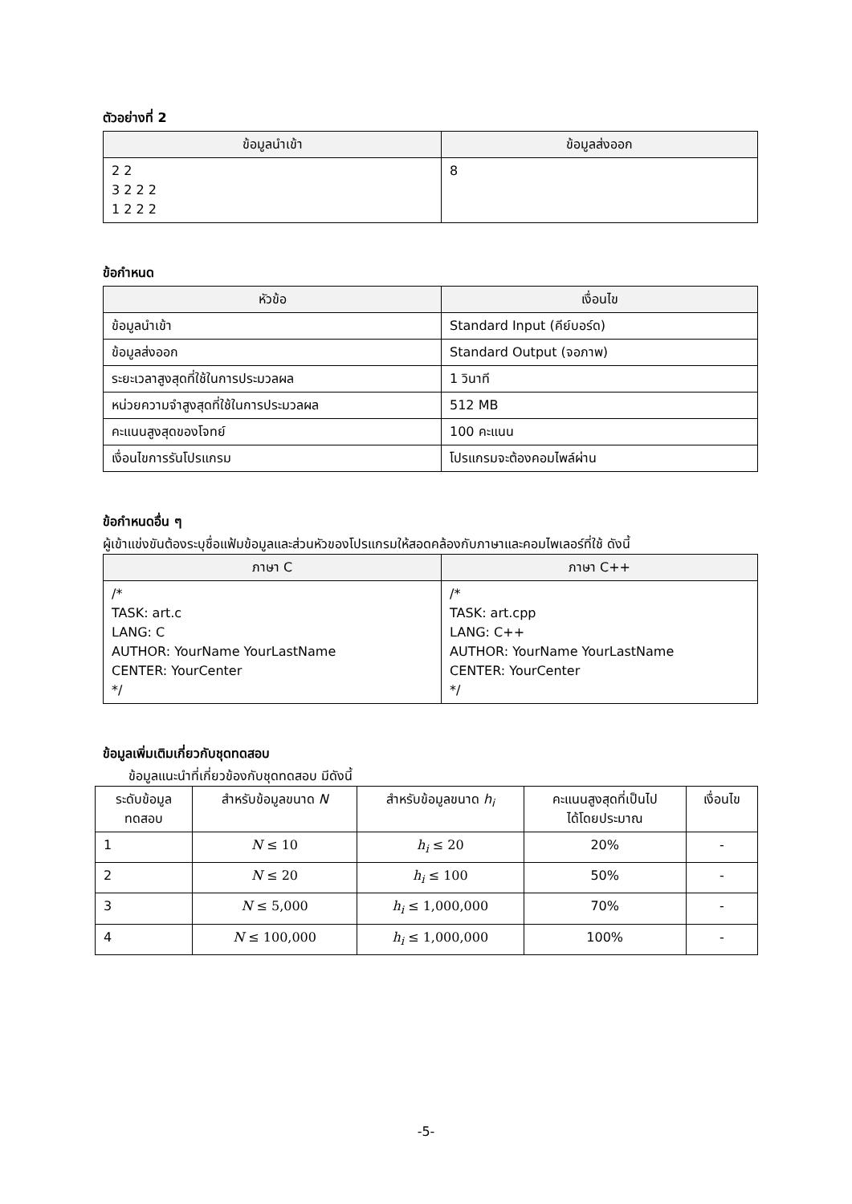ตัวอย่างที่ 2
| ข้อมูลนำเข้า | ข้อมูลส่งออก |
| --- | --- |
| 2 2 3 2 2 2 1 2 2 2 | 8 |
ข้อกำหนด
| หัวข้อ | เงื่อนไข |
| --- | --- |
| ข้อมูลนำเข้า | Standard Input (คีย์บอร์ด) |
| ข้อมูลส่งออก | Standard Output (จอภาพ) |
| ระยะเวลาสูงสุดที่ใช้ในการประมวลผล | 1 วินาที |
| หน่วยความจำสูงสุดที่ใช้ในการประมวลผล | 512 MB |
| คะแนนสูงสุดของโจทย์ | 100 คะแนน |
| เงื่อนไขการรันโปรแกรม | โปรแกรมจะต้องคอมไพล์ผ่าน |
ข้อกำหนดอื่น ๆ
ผู้เข้าแข่งขันต้องระบุชื่อแฟ้มข้อมูลและส่วนหัวของโปรแกรมให้สอดคล้องกับภาษาและคอมไพเลอร์ที่ใช้ ดังนี้
| ภาษา C | ภาษา C++ |
| --- | --- |
| /* TASK: art.c LANG: C AUTHOR: YourName YourLastName CENTER: YourCenter */ | /* TASK: art.cpp LANG: C++ AUTHOR: YourName YourLastName CENTER: YourCenter */ |
ข้อมูลเพิ่มเติมเกี่ยวกับชุดทดสอบ
ข้อมูลแนะนำที่เกี่ยวข้องกับชุดทดสอบ มีดังนี้
| ระดับข้อมูล ทดสอบ | สำหรับข้อมูลขนาด N | สำหรับข้อมูลขนาด h<sub>i</sub> | คะแนนสูงสุดที่เป็นไป ได้โดยประมาณ | เงื่อนไข |
| 1 | N ≤ 10 | h<sub>i</sub> ≤ 20 | 20% | - |
| 2 | N ≤ 20 | h<sub>i</sub> ≤ 100 | 50% | - |
| 3 | N ≤ 5,000 | h<sub>i</sub> ≤ 1,000,000 | 70% | - |
| 4 | N ≤ 100,000 | h<sub>i</sub> ≤ 1,000,000 | 100% | - |
-5-